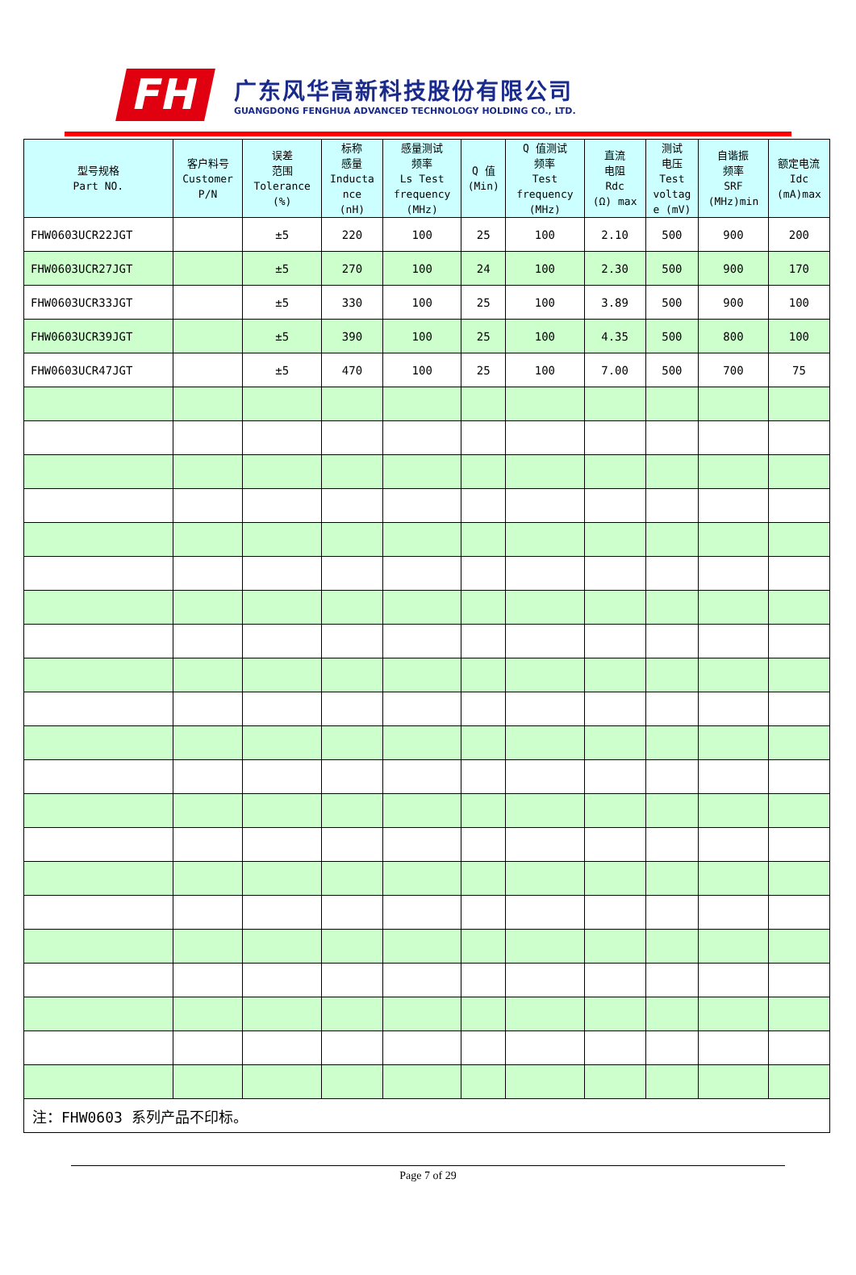FH
广东风华高新科技股份有限公司
GUANGDONG FENGHUA ADVANCED TECHNOLOGY HOLDING CO., LTD.
| 型号规格 Part NO. | 客户料号 Customer P/N | 误差 范围 Tolerance (%) | 标称 感量 Inducta nce (nH) | 感量测试 频率 Ls Test frequency (MHz) | Q 值 (Min) | Q 值测试 频率 Test frequency (MHz) | 直流 电阻 Rdc (Ω) max | 测试 电压 Test voltag e (mV) | 自谐振 频率 SRF (MHz)min | 额定电流 Idc (mA)max |
| --- | --- | --- | --- | --- | --- | --- | --- | --- | --- | --- |
| FHW0603UCR22JGT | | ±5 | 220 | 100 | 25 | 100 | 2.10 | 500 | 900 | 200 |
| FHW0603UCR27JGT | | ±5 | 270 | 100 | 24 | 100 | 2.30 | 500 | 900 | 170 |
| FHW0603UCR33JGT | | ±5 | 330 | 100 | 25 | 100 | 3.89 | 500 | 900 | 100 |
| FHW0603UCR39JGT | | ±5 | 390 | 100 | 25 | 100 | 4.35 | 500 | 800 | 100 |
| FHW0603UCR47JGT | | ±5 | 470 | 100 | 25 | 100 | 7.00 | 500 | 700 | 75 |
| 注：FHW0603 系列产品不印标。 | | | | | | | | | | |
Page 7 of 29